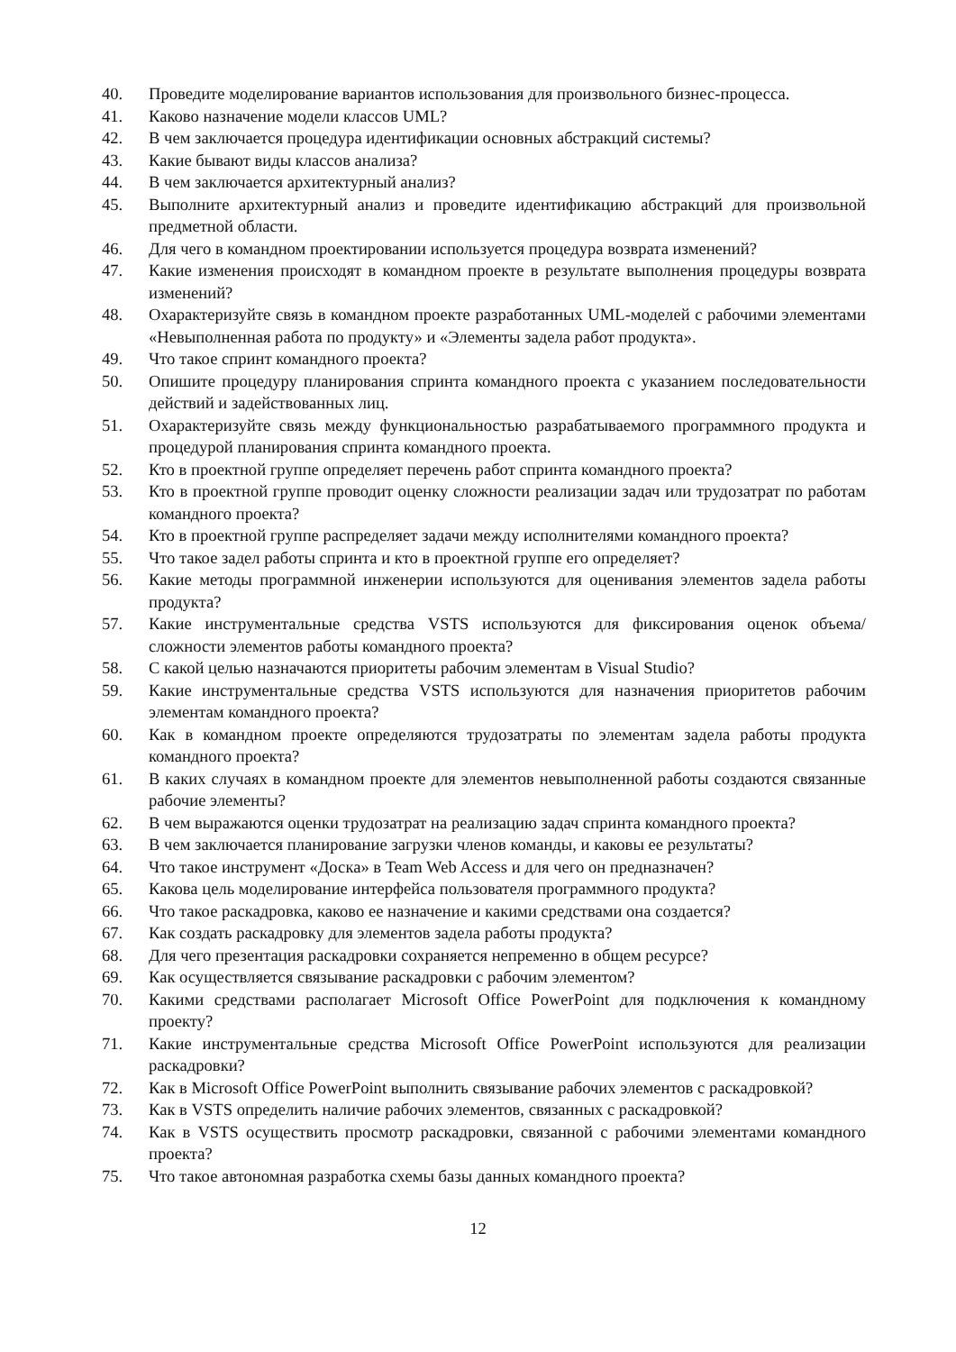40. Проведите моделирование вариантов использования для произвольного бизнес-процесса.
41. Каково назначение модели классов UML?
42. В чем заключается процедура идентификации основных абстракций системы?
43. Какие бывают виды классов анализа?
44. В чем заключается архитектурный анализ?
45. Выполните архитектурный анализ и проведите идентификацию абстракций для произвольной предметной области.
46. Для чего в командном проектировании используется процедура возврата изменений?
47. Какие изменения происходят в командном проекте в результате выполнения процедуры возврата изменений?
48. Охарактеризуйте связь в командном проекте разработанных UML-моделей с рабочими элементами «Невыполненная работа по продукту» и «Элементы задела работ продукта».
49. Что такое спринт командного проекта?
50. Опишите процедуру планирования спринта командного проекта с указанием последовательности действий и задействованных лиц.
51. Охарактеризуйте связь между функциональностью разрабатываемого программного продукта и процедурой планирования спринта командного проекта.
52. Кто в проектной группе определяет перечень работ спринта командного проекта?
53. Кто в проектной группе проводит оценку сложности реализации задач или трудозатрат по работам командного проекта?
54. Кто в проектной группе распределяет задачи между исполнителями командного проекта?
55. Что такое задел работы спринта и кто в проектной группе его определяет?
56. Какие методы программной инженерии используются для оценивания элементов задела работы продукта?
57. Какие инструментальные средства VSTS используются для фиксирования оценок объема/сложности элементов работы командного проекта?
58. С какой целью назначаются приоритеты рабочим элементам в Visual Studio?
59. Какие инструментальные средства VSTS используются для назначения приоритетов рабочим элементам командного проекта?
60. Как в командном проекте определяются трудозатраты по элементам задела работы продукта командного проекта?
61. В каких случаях в командном проекте для элементов невыполненной работы создаются связанные рабочие элементы?
62. В чем выражаются оценки трудозатрат на реализацию задач спринта командного проекта?
63. В чем заключается планирование загрузки членов команды, и каковы ее результаты?
64. Что такое инструмент «Доска» в Team Web Access и для чего он предназначен?
65. Какова цель моделирование интерфейса пользователя программного продукта?
66. Что такое раскадровка, каково ее назначение и какими средствами она создается?
67. Как создать раскадровку для элементов задела работы продукта?
68. Для чего презентация раскадровки сохраняется непременно в общем ресурсе?
69. Как осуществляется связывание раскадровки с рабочим элементом?
70. Какими средствами располагает Microsoft Office PowerPoint для подключения к командному проекту?
71. Какие инструментальные средства Microsoft Office PowerPoint используются для реализации раскадровки?
72. Как в Microsoft Office PowerPoint выполнить связывание рабочих элементов с раскадровкой?
73. Как в VSTS определить наличие рабочих элементов, связанных с раскадровкой?
74. Как в VSTS осуществить просмотр раскадровки, связанной с рабочими элементами командного проекта?
75. Что такое автономная разработка схемы базы данных командного проекта?
12